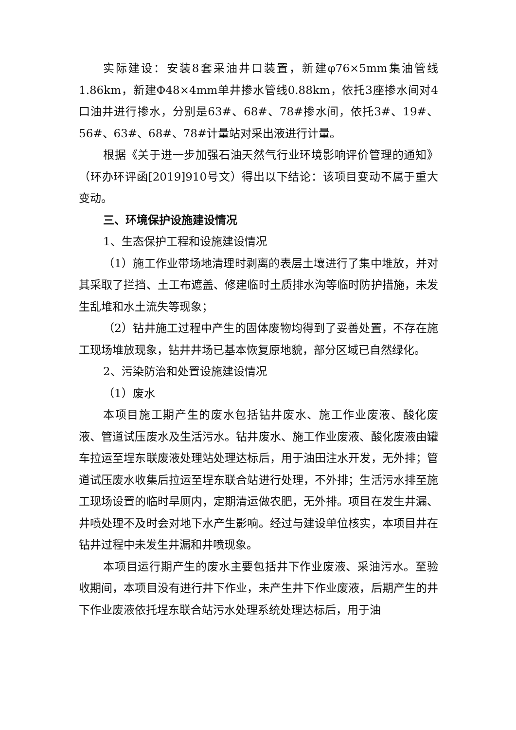实际建设：安装8套采油井口装置，新建φ76×5mm集油管线1.86km，新建Φ48×4mm单井掺水管线0.88km，依托3座掺水间对4口油井进行掺水，分别是63#、68#、78#掺水间，依托3#、19#、56#、63#、68#、78#计量站对采出液进行计量。
根据《关于进一步加强石油天然气行业环境影响评价管理的通知》（环办环评函[2019]910号文）得出以下结论：该项目变动不属于重大变动。
三、环境保护设施建设情况
1、生态保护工程和设施建设情况
（1）施工作业带场地清理时剥离的表层土壤进行了集中堆放，并对其采取了拦挡、土工布遮盖、修建临时土质排水沟等临时防护措施，未发生乱堆和水土流失等现象；
（2）钻井施工过程中产生的固体废物均得到了妥善处置，不存在施工现场堆放现象，钻井井场已基本恢复原地貌，部分区域已自然绿化。
2、污染防治和处置设施建设情况
（1）废水
本项目施工期产生的废水包括钻井废水、施工作业废液、酸化废液、管道试压废水及生活污水。钻井废水、施工作业废液、酸化废液由罐车拉运至埕东联废液处理站处理达标后，用于油田注水开发，无外排；管道试压废水收集后拉运至埕东联合站进行处理，不外排；生活污水排至施工现场设置的临时旱厕内，定期清运做农肥，无外排。项目在发生井漏、井喷处理不及时会对地下水产生影响。经过与建设单位核实，本项目井在钻井过程中未发生井漏和井喷现象。
本项目运行期产生的废水主要包括井下作业废液、采油污水。至验收期间，本项目没有进行井下作业，未产生井下作业废液，后期产生的井下作业废液依托埕东联合站污水处理系统处理达标后，用于油